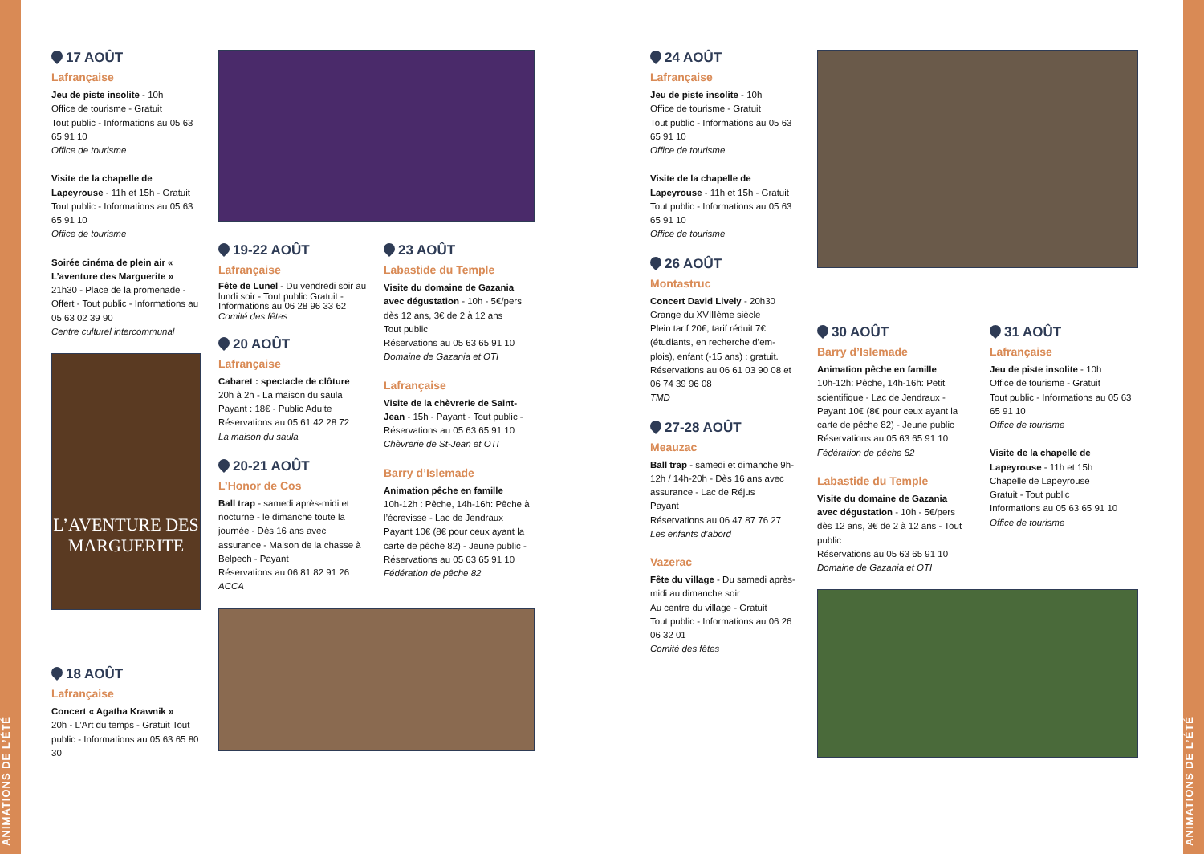ANIMATIONS DE L’ÉTÉ
ANIMATIONS DE L’ÉTÉ
17 AOÛT
Lafrançaise
Jeu de piste insolite - 10h
Office de tourisme - Gratuit
Tout public - Informations au 05 63 65 91 10
Office de tourisme
Visite de la chapelle de Lapeyrouse - 11h et 15h - Gratuit
Tout public - Informations au 05 63 65 91 10
Office de tourisme
Soirée cinéma de plein air « L’aventure des Marguerite »
21h30 - Place de la promenade - Offert - Tout public - Informations au 05 63 02 39 90
Centre culturel intercommunal
L’AVENTURE DES MARGUERITE
18 AOÛT
Lafrançaise
Concert « Agatha Krawnik »
20h - L’Art du temps - Gratuit Tout public - Informations au 05 63 65 80 30
19-22 AOÛT
Lafrançaise
Fête de Lunel - Du vendredi soir au lundi soir - Tout public Gratuit - Informations au 06 28 96 33 62
Comité des fêtes
20 AOÛT
Lafrançaise
Cabaret : spectacle de clôture
20h à 2h - La maison du saula
Payant : 18€ - Public Adulte
Réservations au 05 61 42 28 72
La maison du saula
20-21 AOÛT
L’Honor de Cos
Ball trap - samedi après-midi et nocturne - le dimanche toute la journée - Dès 16 ans avec assurance - Maison de la chasse à Belpech - Payant
Réservations au 06 81 82 91 26
ACCA
23 AOÛT
Labastide du Temple
Visite du domaine de Gazania avec dégustation - 10h - 5€/pers dès 12 ans, 3€ de 2 à 12 ans
Tout public
Réservations au 05 63 65 91 10
Domaine de Gazania et OTI
Lafrançaise
Visite de la chèvrerie de Saint-Jean - 15h - Payant - Tout public - Réservations au 05 63 65 91 10
Chèvrerie de St-Jean et OTI
Barry d’Islemade
Animation pêche en famille
10h-12h : Pêche, 14h-16h: Pêche à l’écrevisse - Lac de Jendraux
Payant 10€ (8€ pour ceux ayant la carte de pêche 82) - Jeune public - Réservations au 05 63 65 91 10
Fédération de pêche 82
24 AOÛT
Lafrançaise
Jeu de piste insolite - 10h
Office de tourisme - Gratuit
Tout public - Informations au 05 63 65 91 10
Office de tourisme
Visite de la chapelle de Lapeyrouse - 11h et 15h - Gratuit
Tout public - Informations au 05 63 65 91 10
Office de tourisme
26 AOÛT
Montastruc
Concert David Lively - 20h30
Grange du XVIIIème siècle
Plein tarif 20€, tarif réduit 7€ (étudiants, en recherche d’em-plois), enfant (-15 ans) : gratuit.
Réservations au 06 61 03 90 08 et 06 74 39 96 08
TMD
27-28 AOÛT
Meauzac
Ball trap - samedi et dimanche 9h-12h / 14h-20h - Dès 16 ans avec assurance - Lac de Réjus
Payant
Réservations au 06 47 87 76 27
Les enfants d’abord
Vazerac
Fête du village - Du samedi après-midi au dimanche soir
Au centre du village - Gratuit
Tout public - Informations au 06 26 06 32 01
Comité des fêtes
30 AOÛT
Barry d’Islemade
Animation pêche en famille
10h-12h: Pêche, 14h-16h: Petit scientifique - Lac de Jendraux - Payant 10€ (8€ pour ceux ayant la carte de pêche 82) - Jeune public
Réservations au 05 63 65 91 10
Fédération de pêche 82
Labastide du Temple
Visite du domaine de Gazania avec dégustation - 10h - 5€/pers dès 12 ans, 3€ de 2 à 12 ans - Tout public
Réservations au 05 63 65 91 10
Domaine de Gazania et OTI
31 AOÛT
Lafrançaise
Jeu de piste insolite - 10h
Office de tourisme - Gratuit
Tout public - Informations au 05 63 65 91 10
Office de tourisme
Visite de la chapelle de Lapeyrouse - 11h et 15h
Chapelle de Lapeyrouse
Gratuit - Tout public
Informations au 05 63 65 91 10
Office de tourisme